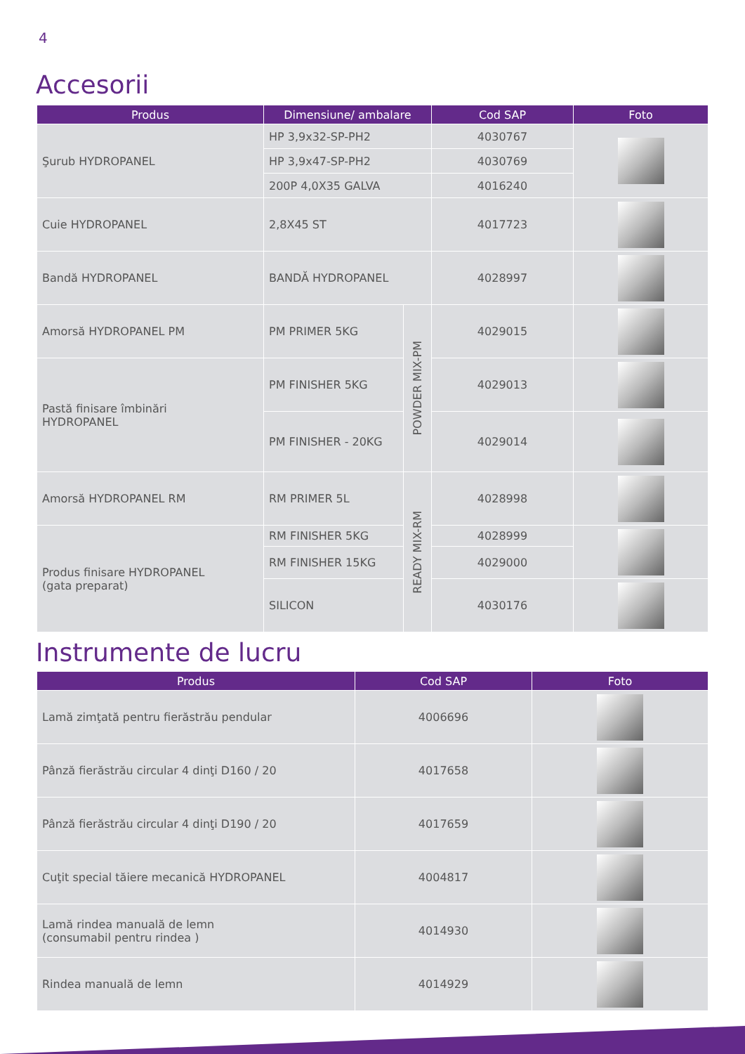4
Accesorii
| Produs | Dimensiune/ ambalare | | Cod SAP | Foto |
| --- | --- | --- | --- | --- |
| Şurub HYDROPANEL | HP 3,9x32-SP-PH2 | | 4030767 | |
| | HP 3,9x47-SP-PH2 | | 4030769 | |
| | 200P 4,0X35 GALVA | | 4016240 | |
| Cuie HYDROPANEL | 2,8X45 ST | | 4017723 | |
| Bandă HYDROPANEL | BANDĂ HYDROPANEL | | 4028997 | |
| Amorsă HYDROPANEL PM | PM PRIMER 5KG | POWDER MIX-PM | 4029015 | |
| Pastă finisare îmbinări HYDROPANEL | PM FINISHER 5KG | | 4029013 | |
| | PM FINISHER - 20KG | | 4029014 | |
| Amorsă HYDROPANEL RM | RM PRIMER 5L | READY MIX-RM | 4028998 | |
| Produs finisare HYDROPANEL (gata preparat) | RM FINISHER 5KG | | 4028999 | |
| | RM FINISHER 15KG | | 4029000 | |
| | SILICON | | 4030176 | |
Instrumente de lucru
| Produs | Cod SAP | Foto |
| --- | --- | --- |
| Lamă zimţată pentru fierăstrău pendular | 4006696 | |
| Pânză fierăstrău circular 4 dinţi D160 / 20 | 4017658 | |
| Pânză fierăstrău circular 4 dinţi D190 / 20 | 4017659 | |
| Cuţit special tăiere mecanică HYDROPANEL | 4004817 | |
| Lamă rindea manuală de lemn (consumabil pentru rindea ) | 4014930 | |
| Rindea manuală de lemn | 4014929 | |